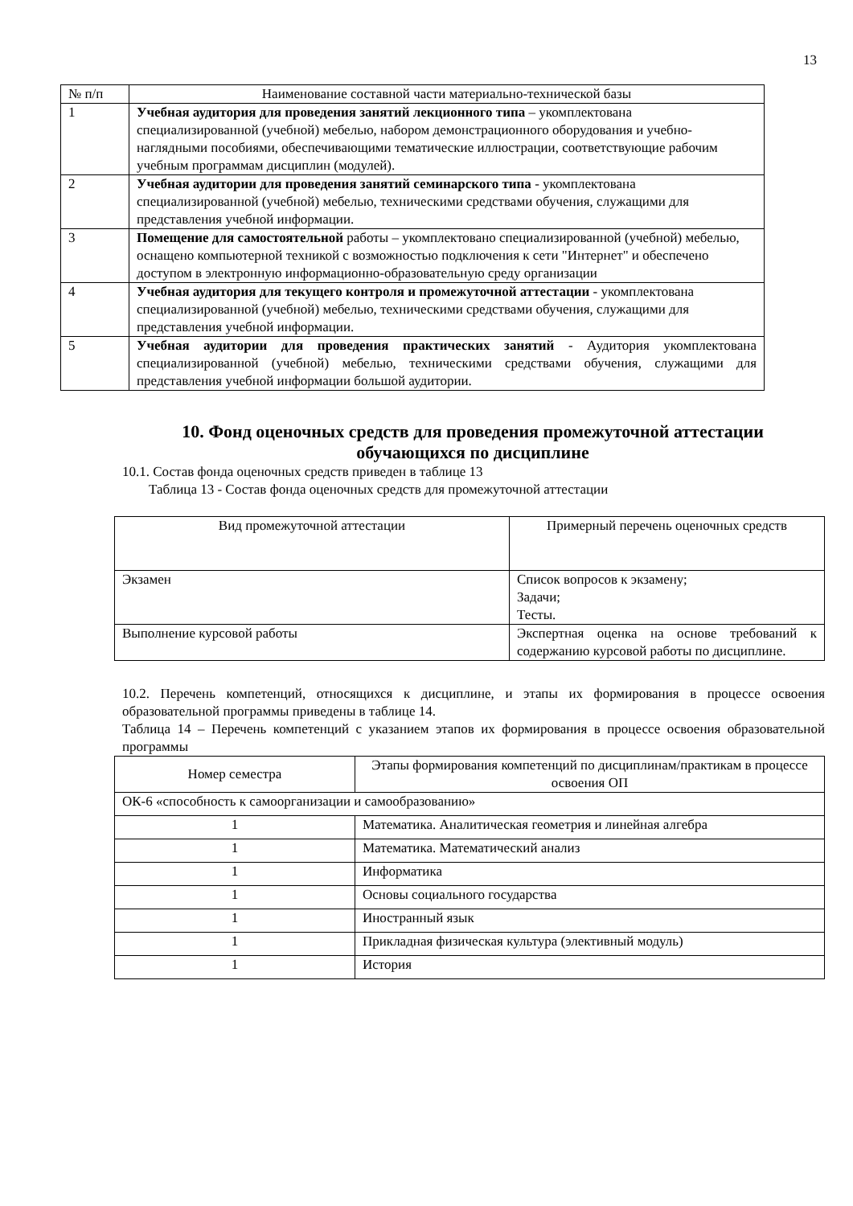13
| № п/п | Наименование составной части материально-технической базы |
| --- | --- |
| 1 | Учебная аудитория для проведения занятий лекционного типа – укомплектована специализированной (учебной) мебелью, набором демонстрационного оборудования и учебно-наглядными пособиями, обеспечивающими тематические иллюстрации, соответствующие рабочим учебным программам дисциплин (модулей). |
| 2 | Учебная аудитории для проведения занятий семинарского типа - укомплектована специализированной (учебной) мебелью, техническими средствами обучения, служащими для представления учебной информации. |
| 3 | Помещение для самостоятельной работы – укомплектовано специализированной (учебной) мебелью, оснащено компьютерной техникой с возможностью подключения к сети "Интернет" и обеспечено доступом в электронную информационно-образовательную среду организации |
| 4 | Учебная аудитория для текущего контроля и промежуточной аттестации - укомплектована специализированной (учебной) мебелью, техническими средствами обучения, служащими для представления учебной информации. |
| 5 | Учебная аудитории для проведения практических занятий - Аудитория укомплектована специализированной (учебной) мебелью, техническими средствами обучения, служащими для представления учебной информации большой аудитории. |
10. Фонд оценочных средств для проведения промежуточной аттестации обучающихся по дисциплине
10.1. Состав фонда оценочных средств приведен в таблице 13
Таблица 13 - Состав фонда оценочных средств для промежуточной аттестации
| Вид промежуточной аттестации | Примерный перечень оценочных средств |
| Экзамен | Список вопросов к экзамену; Задачи; Тесты. |
| Выполнение курсовой работы | Экспертная оценка на основе требований к содержанию курсовой работы по дисциплине. |
10.2. Перечень компетенций, относящихся к дисциплине, и этапы их формирования в процессе освоения образовательной программы приведены в таблице 14.
Таблица 14 – Перечень компетенций с указанием этапов их формирования в процессе освоения образовательной программы
| Номер семестра | Этапы формирования компетенций по дисциплинам/практикам в процессе освоения ОП |
| ОК-6 «способность к самоорганизации и самообразованию» | |
| 1 | Математика. Аналитическая геометрия и линейная алгебра |
| 1 | Математика. Математический анализ |
| 1 | Информатика |
| 1 | Основы социального государства |
| 1 | Иностранный язык |
| 1 | Прикладная физическая культура (элективный модуль) |
| 1 | История |